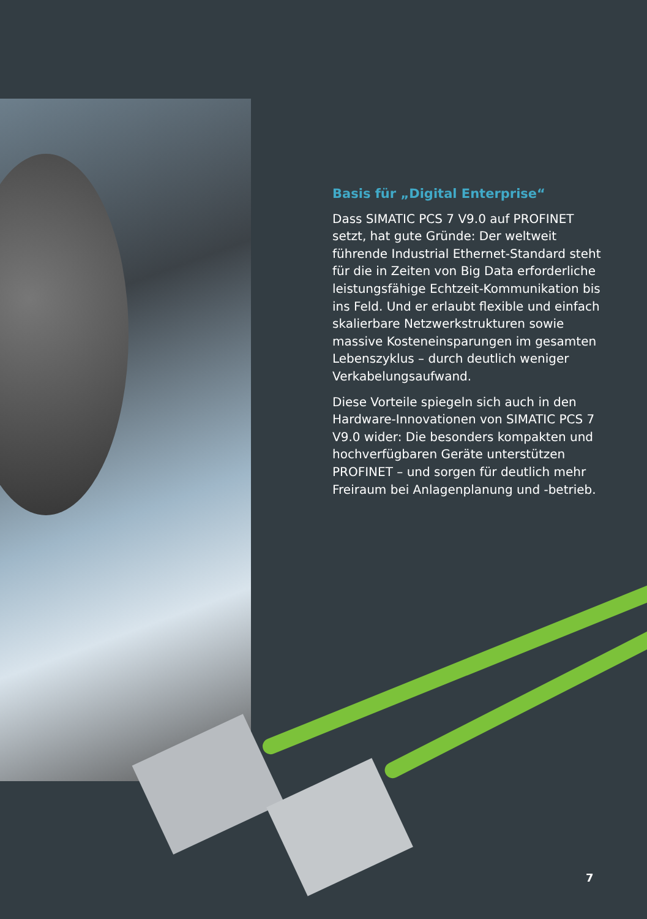Basis für „Digital Enterprise“
Dass SIMATIC PCS 7 V9.0 auf PROFINET setzt, hat gute Gründe: Der weltweit führende Industrial Ethernet-Standard steht für die in Zeiten von Big Data erforderliche leistungsfähige Echtzeit-Kommunikation bis ins Feld. Und er erlaubt flexible und einfach skalierbare Netzwerkstrukturen sowie massive Kosten­einsparungen im gesamten Lebenszyklus – durch deutlich weniger Verkabelungs­aufwand.
Diese Vorteile spiegeln sich auch in den Hardware-Innovationen von SIMATIC PCS 7 V9.0 wider: Die besonders kompakten und hochverfügbaren Geräte unterstützen PROFINET – und sorgen für deutlich mehr Freiraum bei Anlagen­planung und -betrieb.
7